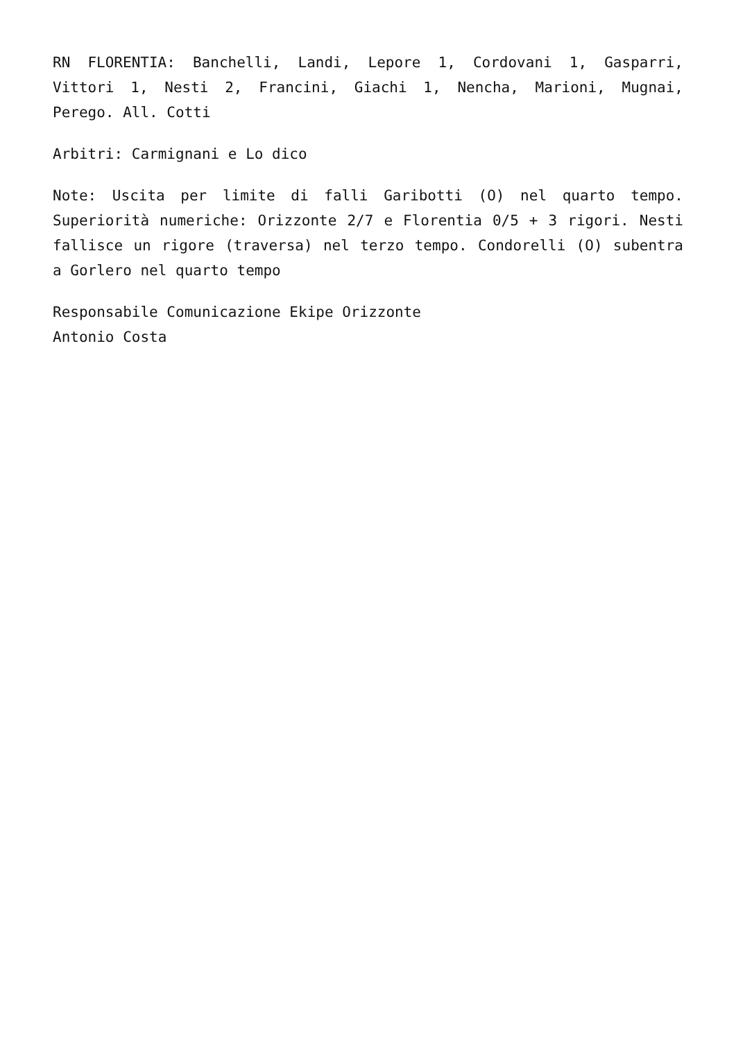RN FLORENTIA: Banchelli, Landi, Lepore 1, Cordovani 1, Gasparri, Vittori 1, Nesti 2, Francini, Giachi 1, Nencha, Marioni, Mugnai, Perego. All. Cotti
Arbitri: Carmignani e Lo dico
Note: Uscita per limite di falli Garibotti (O) nel quarto tempo. Superiorità numeriche: Orizzonte 2/7 e Florentia 0/5 + 3 rigori. Nesti fallisce un rigore (traversa) nel terzo tempo. Condorelli (O) subentra a Gorlero nel quarto tempo
Responsabile Comunicazione Ekipe Orizzonte
Antonio Costa